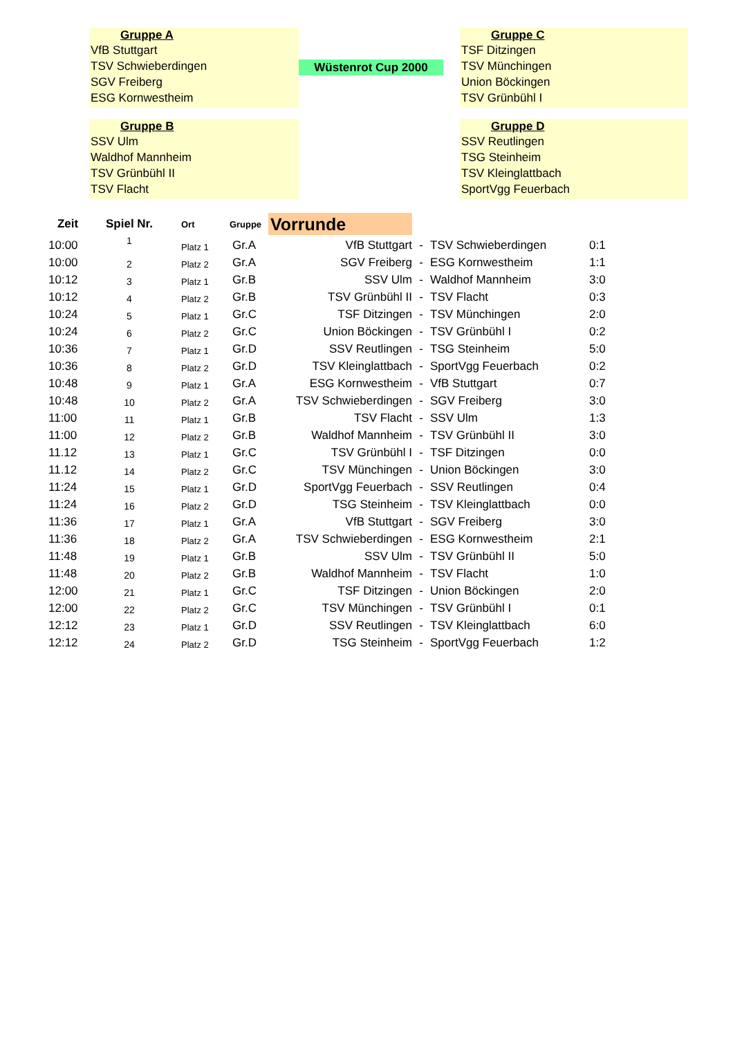Gruppe A
VfB Stuttgart
TSV Schwieberdingen
SGV Freiberg
ESG Kornwestheim
Gruppe B
SSV Ulm
Waldhof Mannheim
TSV Grünbühl II
TSV Flacht
Wüstenrot Cup 2000
Gruppe C
TSF Ditzingen
TSV Münchingen
Union Böckingen
TSV Grünbühl I
Gruppe D
SSV Reutlingen
TSG Steinheim
TSV Kleinglattbach
SportVgg Feuerbach
| Zeit | Spiel Nr. | Ort | Gruppe | Vorrunde | | | |
| --- | --- | --- | --- | --- | --- | --- | --- |
| 10:00 | 1 | Platz 1 | Gr.A | VfB Stuttgart | - | TSV Schwieberdingen | 0:1 |
| 10:00 | 2 | Platz 2 | Gr.A | SGV Freiberg | - | ESG Kornwestheim | 1:1 |
| 10:12 | 3 | Platz 1 | Gr.B | SSV Ulm | - | Waldhof Mannheim | 3:0 |
| 10:12 | 4 | Platz 2 | Gr.B | TSV Grünbühl II | - | TSV Flacht | 0:3 |
| 10:24 | 5 | Platz 1 | Gr.C | TSF Ditzingen | - | TSV Münchingen | 2:0 |
| 10:24 | 6 | Platz 2 | Gr.C | Union Böckingen | - | TSV Grünbühl I | 0:2 |
| 10:36 | 7 | Platz 1 | Gr.D | SSV Reutlingen | - | TSG Steinheim | 5:0 |
| 10:36 | 8 | Platz 2 | Gr.D | TSV Kleinglattbach | - | SportVgg Feuerbach | 0:2 |
| 10:48 | 9 | Platz 1 | Gr.A | ESG Kornwestheim | - | VfB Stuttgart | 0:7 |
| 10:48 | 10 | Platz 2 | Gr.A | TSV Schwieberdingen | - | SGV Freiberg | 3:0 |
| 11:00 | 11 | Platz 1 | Gr.B | TSV Flacht | - | SSV Ulm | 1:3 |
| 11:00 | 12 | Platz 2 | Gr.B | Waldhof Mannheim | - | TSV Grünbühl II | 3:0 |
| 11.12 | 13 | Platz 1 | Gr.C | TSV Grünbühl I | - | TSF Ditzingen | 0:0 |
| 11.12 | 14 | Platz 2 | Gr.C | TSV Münchingen | - | Union Böckingen | 3:0 |
| 11:24 | 15 | Platz 1 | Gr.D | SportVgg Feuerbach | - | SSV Reutlingen | 0:4 |
| 11:24 | 16 | Platz 2 | Gr.D | TSG Steinheim | - | TSV Kleinglattbach | 0:0 |
| 11:36 | 17 | Platz 1 | Gr.A | VfB Stuttgart | - | SGV Freiberg | 3:0 |
| 11:36 | 18 | Platz 2 | Gr.A | TSV Schwieberdingen | - | ESG Kornwestheim | 2:1 |
| 11:48 | 19 | Platz 1 | Gr.B | SSV Ulm | - | TSV Grünbühl II | 5:0 |
| 11:48 | 20 | Platz 2 | Gr.B | Waldhof Mannheim | - | TSV Flacht | 1:0 |
| 12:00 | 21 | Platz 1 | Gr.C | TSF Ditzingen | - | Union Böckingen | 2:0 |
| 12:00 | 22 | Platz 2 | Gr.C | TSV Münchingen | - | TSV Grünbühl I | 0:1 |
| 12:12 | 23 | Platz 1 | Gr.D | SSV Reutlingen | - | TSV Kleinglattbach | 6:0 |
| 12:12 | 24 | Platz 2 | Gr.D | TSG Steinheim | - | SportVgg Feuerbach | 1:2 |